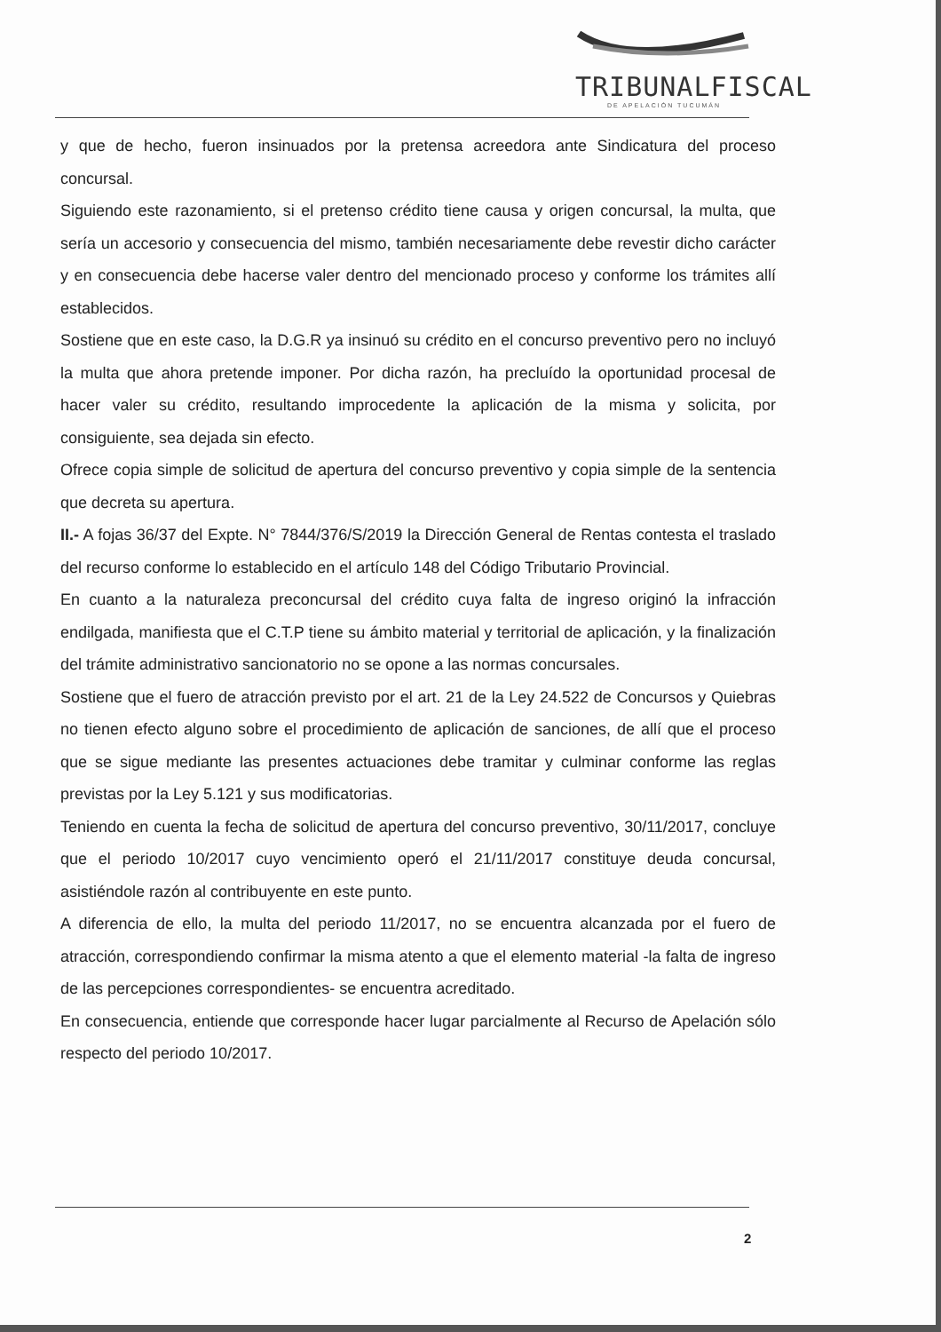TRIBUNALFISCAL
DE APELACIÓN TUCUMÁN
y que de hecho, fueron insinuados por la pretensa acreedora ante Sindicatura del proceso concursal.
Siguiendo este razonamiento, si el pretenso crédito tiene causa y origen concursal, la multa, que sería un accesorio y consecuencia del mismo, también necesariamente debe revestir dicho carácter y en consecuencia debe hacerse valer dentro del mencionado proceso y conforme los trámites allí establecidos.
Sostiene que en este caso, la D.G.R ya insinuó su crédito en el concurso preventivo pero no incluyó la multa que ahora pretende imponer. Por dicha razón, ha precluído la oportunidad procesal de hacer valer su crédito, resultando improcedente la aplicación de la misma y solicita, por consiguiente, sea dejada sin efecto.
Ofrece copia simple de solicitud de apertura del concurso preventivo y copia simple de la sentencia que decreta su apertura.
II.- A fojas 36/37 del Expte. N° 7844/376/S/2019 la Dirección General de Rentas contesta el traslado del recurso conforme lo establecido en el artículo 148 del Código Tributario Provincial.
En cuanto a la naturaleza preconcursal del crédito cuya falta de ingreso originó la infracción endilgada, manifiesta que el C.T.P tiene su ámbito material y territorial de aplicación, y la finalización del trámite administrativo sancionatorio no se opone a las normas concursales.
Sostiene que el fuero de atracción previsto por el art. 21 de la Ley 24.522 de Concursos y Quiebras no tienen efecto alguno sobre el procedimiento de aplicación de sanciones, de allí que el proceso que se sigue mediante las presentes actuaciones debe tramitar y culminar conforme las reglas previstas por la Ley 5.121 y sus modificatorias.
Teniendo en cuenta la fecha de solicitud de apertura del concurso preventivo, 30/11/2017, concluye que el periodo 10/2017 cuyo vencimiento operó el 21/11/2017 constituye deuda concursal, asistiéndole razón al contribuyente en este punto.
A diferencia de ello, la multa del periodo 11/2017, no se encuentra alcanzada por el fuero de atracción, correspondiendo confirmar la misma atento a que el elemento material -la falta de ingreso de las percepciones correspondientes- se encuentra acreditado.
En consecuencia, entiende que corresponde hacer lugar parcialmente al Recurso de Apelación sólo respecto del periodo 10/2017.
2